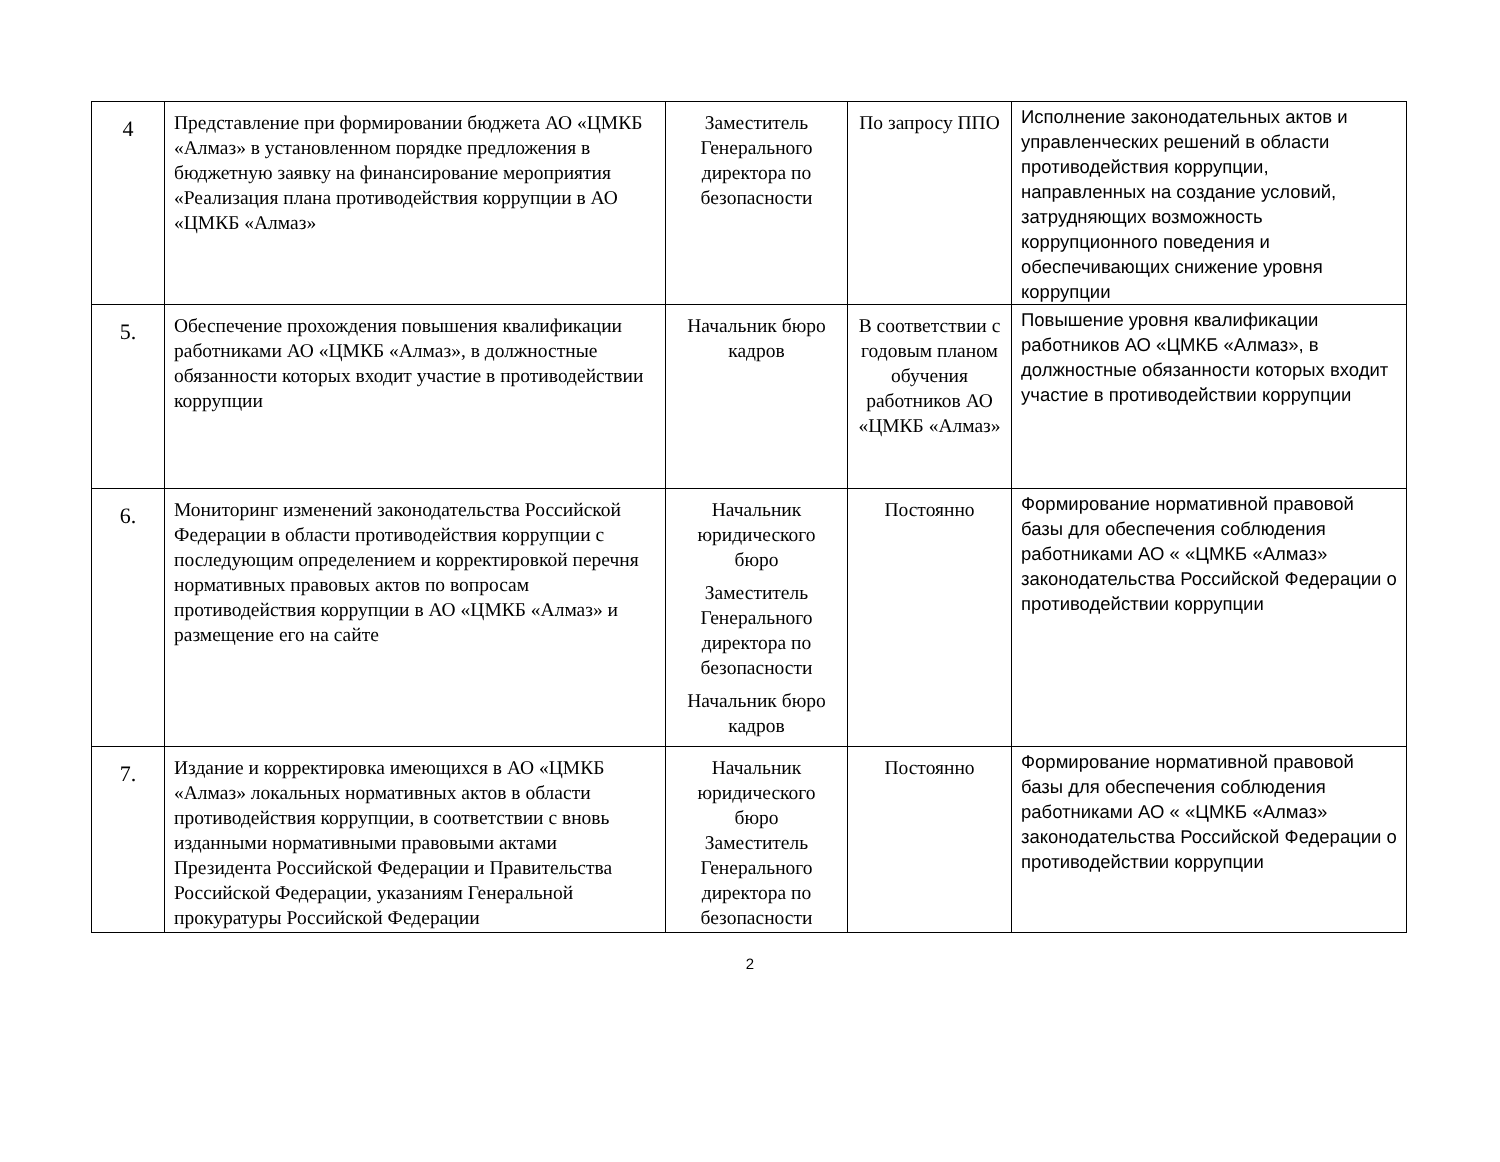| 4 | Представление при формировании бюджета АО «ЦМКБ «Алмаз» в установленном порядке предложения в бюджетную заявку на финансирование мероприятия «Реализация плана противодействия коррупции в АО «ЦМКБ «Алмаз» | Заместитель Генерального директора по безопасности | По запросу ППО | Исполнение законодательных актов и управленческих решений в области противодействия коррупции, направленных на создание условий, затрудняющих возможность коррупционного поведения и обеспечивающих снижение уровня коррупции |
| 5. | Обеспечение прохождения повышения квалификации работниками АО «ЦМКБ «Алмаз», в должностные обязанности которых входит участие в противодействии коррупции | Начальник бюро кадров | В соответствии с годовым планом обучения работников АО «ЦМКБ «Алмаз» | Повышение уровня квалификации работников АО «ЦМКБ «Алмаз», в должностные обязанности которых входит участие в противодействии коррупции |
| 6. | Мониторинг изменений законодательства Российской Федерации в области противодействия коррупции с последующим определением и корректировкой перечня нормативных правовых актов по вопросам противодействия коррупции в АО «ЦМКБ «Алмаз» и размещение его на сайте | Начальник юридического бюро Заместитель Генерального директора по безопасности Начальник бюро кадров | Постоянно | Формирование нормативной правовой базы для обеспечения соблюдения работниками АО « «ЦМКБ «Алмаз» законодательства Российской Федерации о противодействии коррупции |
| 7. | Издание и корректировка имеющихся в АО «ЦМКБ «Алмаз» локальных нормативных актов в области противодействия коррупции, в соответствии с вновь изданными нормативными правовыми актами Президента Российской Федерации и Правительства Российской Федерации, указаниям Генеральной прокуратуры Российской Федерации | Начальник юридического бюро Заместитель Генерального директора по безопасности | Постоянно | Формирование нормативной правовой базы для обеспечения соблюдения работниками АО « «ЦМКБ «Алмаз» законодательства Российской Федерации о противодействии коррупции |
2